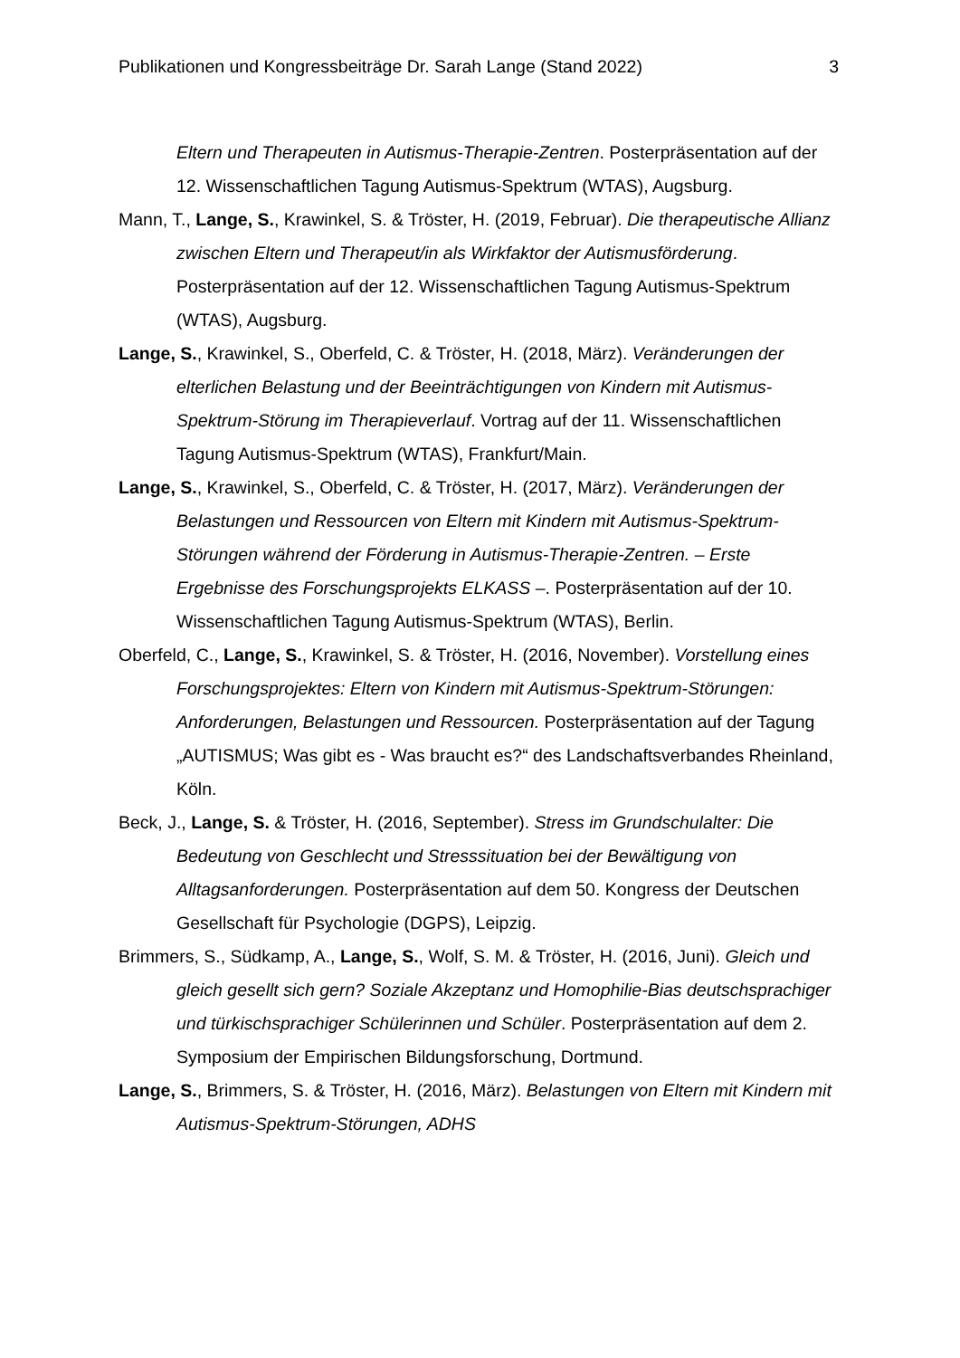Publikationen und Kongressbeiträge Dr. Sarah Lange (Stand 2022) 3
Eltern und Therapeuten in Autismus-Therapie-Zentren. Posterpräsentation auf der 12. Wissenschaftlichen Tagung Autismus-Spektrum (WTAS), Augsburg.
Mann, T., Lange, S., Krawinkel, S. & Tröster, H. (2019, Februar). Die therapeutische Allianz zwischen Eltern und Therapeut/in als Wirkfaktor der Autismusförderung. Posterpräsentation auf der 12. Wissenschaftlichen Tagung Autismus-Spektrum (WTAS), Augsburg.
Lange, S., Krawinkel, S., Oberfeld, C. & Tröster, H. (2018, März). Veränderungen der elterlichen Belastung und der Beeinträchtigungen von Kindern mit Autismus-Spektrum-Störung im Therapieverlauf. Vortrag auf der 11. Wissenschaftlichen Tagung Autismus-Spektrum (WTAS), Frankfurt/Main.
Lange, S., Krawinkel, S., Oberfeld, C. & Tröster, H. (2017, März). Veränderungen der Belastungen und Ressourcen von Eltern mit Kindern mit Autismus-Spektrum-Störungen während der Förderung in Autismus-Therapie-Zentren. – Erste Ergebnisse des Forschungsprojekts ELKASS –. Posterpräsentation auf der 10. Wissenschaftlichen Tagung Autismus-Spektrum (WTAS), Berlin.
Oberfeld, C., Lange, S., Krawinkel, S. & Tröster, H. (2016, November). Vorstellung eines Forschungsprojektes: Eltern von Kindern mit Autismus-Spektrum-Störungen: Anforderungen, Belastungen und Ressourcen. Posterpräsentation auf der Tagung „AUTISMUS; Was gibt es - Was braucht es?“ des Landschaftsverbandes Rheinland, Köln.
Beck, J., Lange, S. & Tröster, H. (2016, September). Stress im Grundschulalter: Die Bedeutung von Geschlecht und Stresssituation bei der Bewältigung von Alltagsanforderungen. Posterpräsentation auf dem 50. Kongress der Deutschen Gesellschaft für Psychologie (DGPS), Leipzig.
Brimmers, S., Südkamp, A., Lange, S., Wolf, S. M. & Tröster, H. (2016, Juni). Gleich und gleich gesellt sich gern? Soziale Akzeptanz und Homophilie-Bias deutschsprachiger und türkischsprachiger Schülerinnen und Schüler. Posterpräsentation auf dem 2. Symposium der Empirischen Bildungsforschung, Dortmund.
Lange, S., Brimmers, S. & Tröster, H. (2016, März). Belastungen von Eltern mit Kindern mit Autismus-Spektrum-Störungen, ADHS